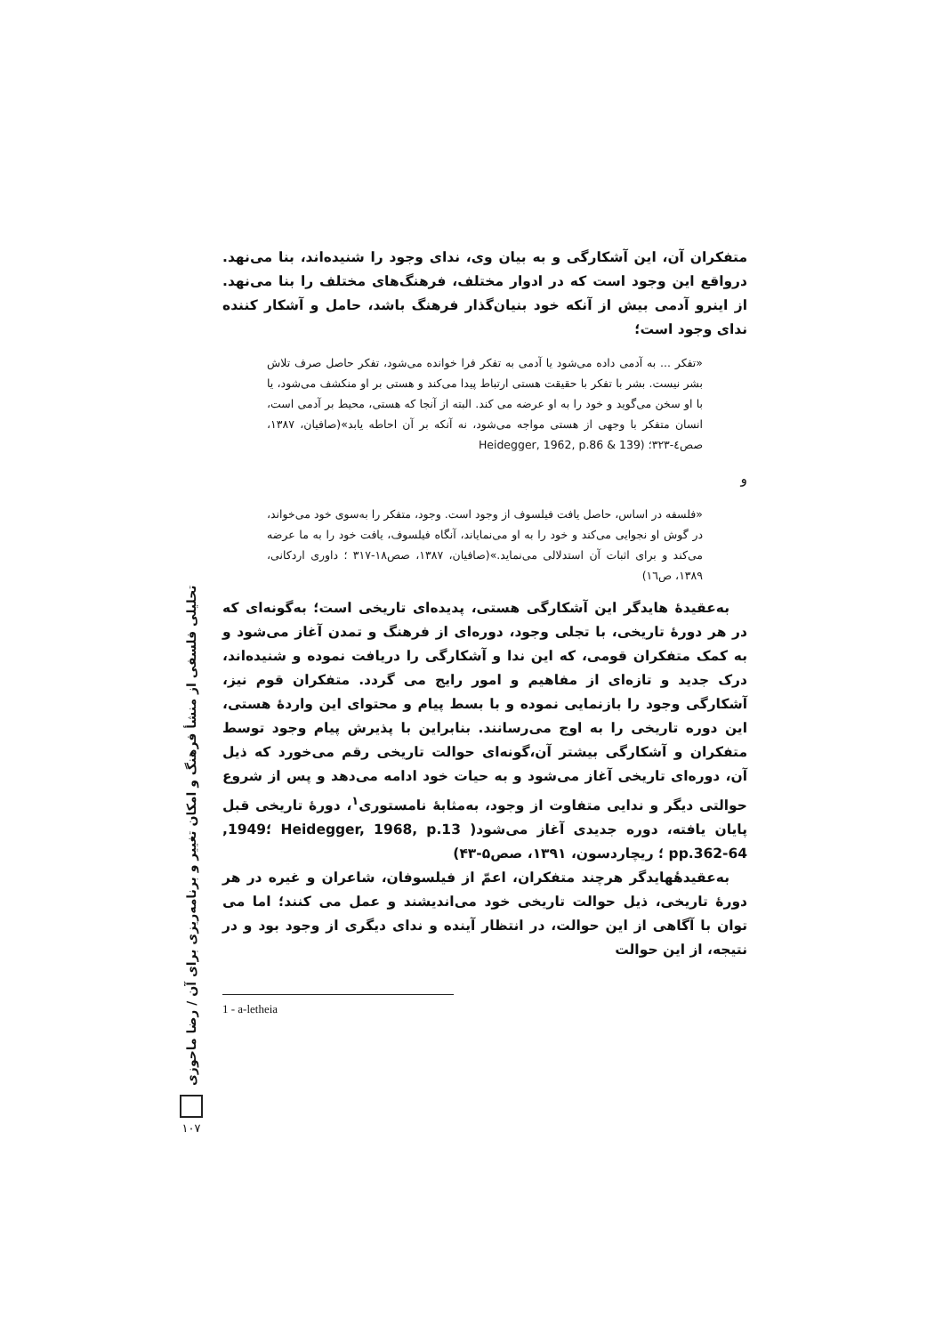تحلیلی فلسفی از منشأ فرهنگ و امکان تغییر و برنامه‌ریزی برای آن / رضا ماحوزی
۱۰۷
متفکران آن، این آشکارگی و به بیان وی، ندای وجود را شنیده‌اند، بنا می‌نهد. درواقع این وجود است که در ادوار مختلف، فرهنگ‌های مختلف را بنا می‌نهد. از اینرو آدمی بیش از آنکه خود بنیان‌گذار فرهنگ باشد، حامل و آشکار کننده ندای وجود است؛
«تفکر ... به آدمی داده می‌شود یا آدمی به تفکر فرا خوانده می‌شود، تفکر حاصل صرف تلاش بشر نیست. بشر با تفکر با حقیقت هستی ارتباط پیدا می‌کند و هستی بر او منکشف می‌شود، یا با او سخن می‌گوید و خود را به او عرضه می کند. البته از آنجا که هستی، محیط بر آدمی است، انسان متفکر با وجهی از هستی مواجه می‌شود، نه آنکه بر آن احاطه یابد»(صافیان، ۱۳۸۷، صص٤-۳۲۳؛ (Heidegger, 1962, p.86 & 139
و
«فلسفه در اساس، حاصل یافت فیلسوف از وجود است. وجود، متفکر را به‌سوی خود می‌خواند، در گوش او نجوایی می‌کند و خود را به او می‌نمایاند، آنگاه فیلسوف، یافت خود را به ما عرضه می‌کند و برای اثبات آن استدلالی می‌نماید.»(صافیان، ۱۳۸۷، صص۱۸-۳۱۷ ؛ داوری اردکانی، ۱۳۸۹، ص١٦)
به‌عقیدهٔ هایدگر این آشکارگی هستی، پدیده‌ای تاریخی است؛ به‌گونه‌ای که در هر دورهٔ تاریخی، با تجلی وجود، دوره‌ای از فرهنگ و تمدن آغاز می‌شود و به کمک متفکران قومی، که این ندا و آشکارگی را دریافت نموده و شنیده‌اند، درک جدید و تازه‌ای از مفاهیم و امور رایج می گردد. متفکران قوم نیز، آشکارگی وجود را بازنمایی نموده و با بسط پیام و محتوای این واردهٔ هستی، این دوره تاریخی را به اوج می‌رسانند. بنابراین با پذیرش پیام وجود توسط متفکران و آشکارگی بیشتر آن،گونه‌ای حوالت تاریخی رقم می‌خورد که ذیل آن، دوره‌ای تاریخی آغاز می‌شود و به حیات خود ادامه می‌دهد و پس از شروع حوالتی دیگر و ندایی متفاوت از وجود، به‌مثابهٔ نامستوری<sup>۱</sup>، دورهٔ تاریخی قبل پایان یافته، دوره جدیدی آغاز می‌شود( Heidegger, 1968, p.13 ؛1949, pp.362-64 ؛ ریچاردسون، ۱۳۹۱، صص۵-۴۳)
به‌عقیدهٔهایدگر هرچند متفکران، اعمّ از فیلسوفان، شاعران و غیره در هر دورهٔ تاریخی، ذیل حوالت تاریخی خود می‌اندیشند و عمل می کنند؛ اما می توان با آگاهی از این حوالت، در انتظار آینده و ندای دیگری از وجود بود و در نتیجه، از این حوالت
1 - a-letheia